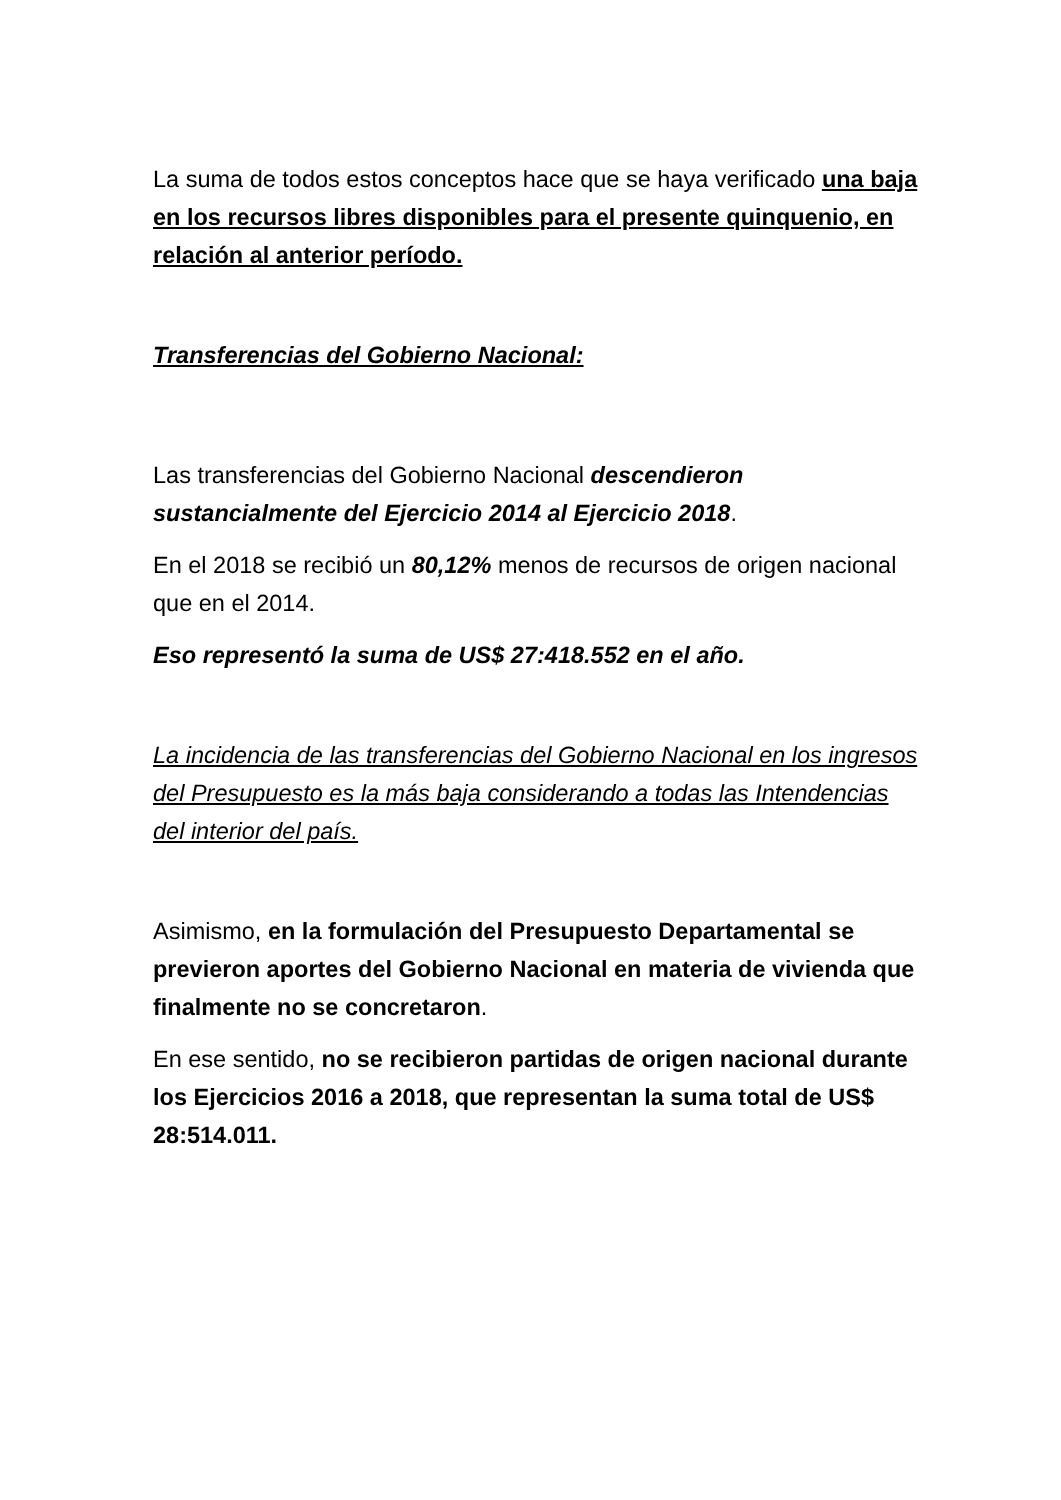La suma de todos estos conceptos hace que se haya verificado una baja en los recursos libres disponibles para el presente quinquenio, en relación al anterior período.
Transferencias del Gobierno Nacional:
Las transferencias del Gobierno Nacional descendieron sustancialmente del Ejercicio 2014 al Ejercicio 2018.
En el 2018 se recibió un 80,12% menos de recursos de origen nacional que en el 2014.
Eso representó la suma de US$ 27:418.552 en el año.
La incidencia de las transferencias del Gobierno Nacional en los ingresos del Presupuesto es la más baja considerando a todas las Intendencias del interior del país.
Asimismo, en la formulación del Presupuesto Departamental se previeron aportes del Gobierno Nacional en materia de vivienda que finalmente no se concretaron.
En ese sentido, no se recibieron partidas de origen nacional durante los Ejercicios 2016 a 2018, que representan la suma total de US$ 28:514.011.